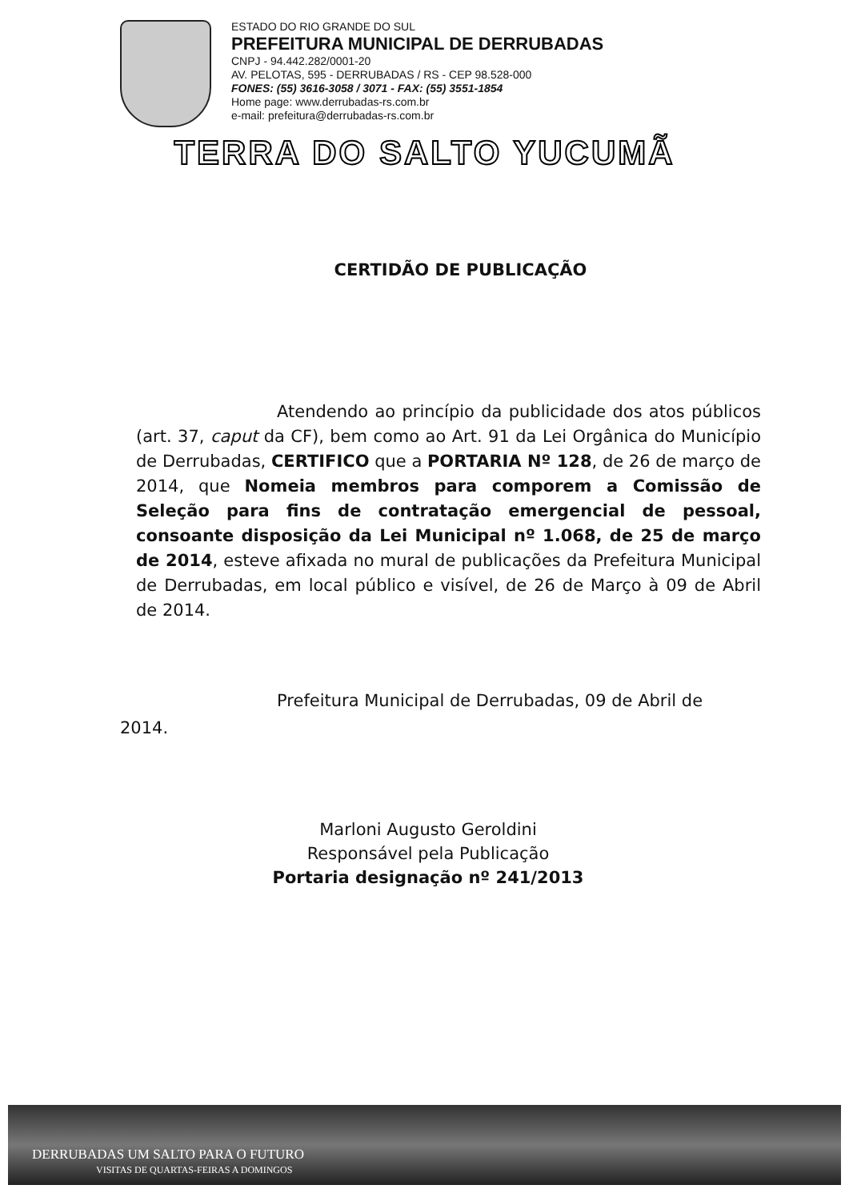ESTADO DO RIO GRANDE DO SUL
PREFEITURA MUNICIPAL DE DERRUBADAS
CNPJ - 94.442.282/0001-20
AV. PELOTAS, 595 - DERRUBADAS / RS - CEP 98.528-000
FONES: (55) 3616-3058 / 3071 - FAX: (55) 3551-1854
Home page: www.derrubadas-rs.com.br
e-mail: prefeitura@derrubadas-rs.com.br
TERRA DO SALTO YUCUMÃ
CERTIDÃO DE PUBLICAÇÃO
Atendendo ao princípio da publicidade dos atos públicos (art. 37, caput da CF), bem como ao Art. 91 da Lei Orgânica do Município de Derrubadas, CERTIFICO que a PORTARIA Nº 128, de 26 de março de 2014, que Nomeia membros para comporem a Comissão de Seleção para fins de contratação emergencial de pessoal, consoante disposição da Lei Municipal nº 1.068, de 25 de março de 2014, esteve afixada no mural de publicações da Prefeitura Municipal de Derrubadas, em local público e visível, de 26 de Março à 09 de Abril de 2014.
Prefeitura Municipal de Derrubadas, 09 de Abril de 2014.
Marloni Augusto Geroldini
Responsável pela Publicação
Portaria designação nº 241/2013
DERRUBADAS UM SALTO PARA O FUTURO
VISITAS DE QUARTAS-FEIRAS A DOMINGOS